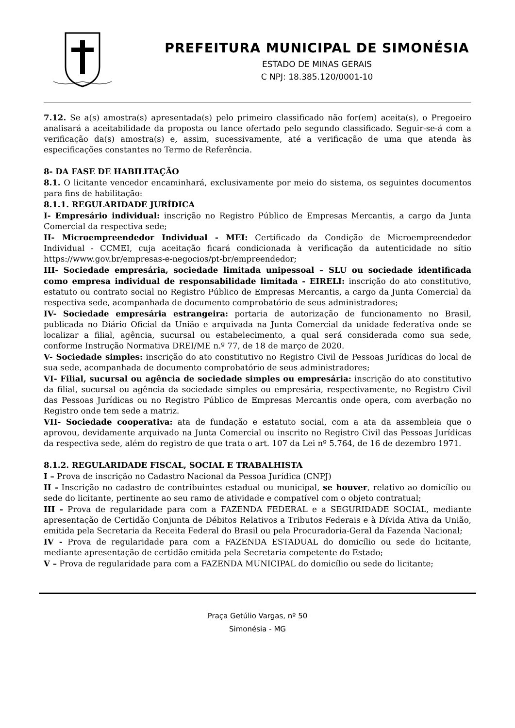PREFEITURA MUNICIPAL DE SIMONÉSIA
ESTADO DE MINAS GERAIS
C NPJ: 18.385.120/0001-10
7.12. Se a(s) amostra(s) apresentada(s) pelo primeiro classificado não for(em) aceita(s), o Pregoeiro analisará a aceitabilidade da proposta ou lance ofertado pelo segundo classificado. Seguir-se-á com a verificação da(s) amostra(s) e, assim, sucessivamente, até a verificação de uma que atenda às especificações constantes no Termo de Referência.
8- DA FASE DE HABILITAÇÃO
8.1. O licitante vencedor encaminhará, exclusivamente por meio do sistema, os seguintes documentos para fins de habilitação:
8.1.1. REGULARIDADE JURÍDICA
I- Empresário individual: inscrição no Registro Público de Empresas Mercantis, a cargo da Junta Comercial da respectiva sede;
II- Microempreendedor Individual - MEI: Certificado da Condição de Microempreendedor Individual - CCMEI, cuja aceitação ficará condicionada à verificação da autenticidade no sítio https://www.gov.br/empresas-e-negocios/pt-br/empreendedor;
III- Sociedade empresária, sociedade limitada unipessoal – SLU ou sociedade identificada como empresa individual de responsabilidade limitada - EIRELI: inscrição do ato constitutivo, estatuto ou contrato social no Registro Público de Empresas Mercantis, a cargo da Junta Comercial da respectiva sede, acompanhada de documento comprobatório de seus administradores;
IV- Sociedade empresária estrangeira: portaria de autorização de funcionamento no Brasil, publicada no Diário Oficial da União e arquivada na Junta Comercial da unidade federativa onde se localizar a filial, agência, sucursal ou estabelecimento, a qual será considerada como sua sede, conforme Instrução Normativa DREI/ME n.º 77, de 18 de março de 2020.
V- Sociedade simples: inscrição do ato constitutivo no Registro Civil de Pessoas Jurídicas do local de sua sede, acompanhada de documento comprobatório de seus administradores;
VI- Filial, sucursal ou agência de sociedade simples ou empresária: inscrição do ato constitutivo da filial, sucursal ou agência da sociedade simples ou empresária, respectivamente, no Registro Civil das Pessoas Jurídicas ou no Registro Público de Empresas Mercantis onde opera, com averbação no Registro onde tem sede a matriz.
VII- Sociedade cooperativa: ata de fundação e estatuto social, com a ata da assembleia que o aprovou, devidamente arquivado na Junta Comercial ou inscrito no Registro Civil das Pessoas Jurídicas da respectiva sede, além do registro de que trata o art. 107 da Lei nº 5.764, de 16 de dezembro 1971.
8.1.2. REGULARIDADE FISCAL, SOCIAL E TRABALHISTA
I – Prova de inscrição no Cadastro Nacional da Pessoa Jurídica (CNPJ)
II - Inscrição no cadastro de contribuintes estadual ou municipal, se houver, relativo ao domicílio ou sede do licitante, pertinente ao seu ramo de atividade e compatível com o objeto contratual;
III - Prova de regularidade para com a FAZENDA FEDERAL e a SEGURIDADE SOCIAL, mediante apresentação de Certidão Conjunta de Débitos Relativos a Tributos Federais e à Dívida Ativa da União, emitida pela Secretaria da Receita Federal do Brasil ou pela Procuradoria-Geral da Fazenda Nacional;
IV - Prova de regularidade para com a FAZENDA ESTADUAL do domicílio ou sede do licitante, mediante apresentação de certidão emitida pela Secretaria competente do Estado;
V – Prova de regularidade para com a FAZENDA MUNICIPAL do domicílio ou sede do licitante;
Praça Getúlio Vargas, nº 50
Simonésia - MG